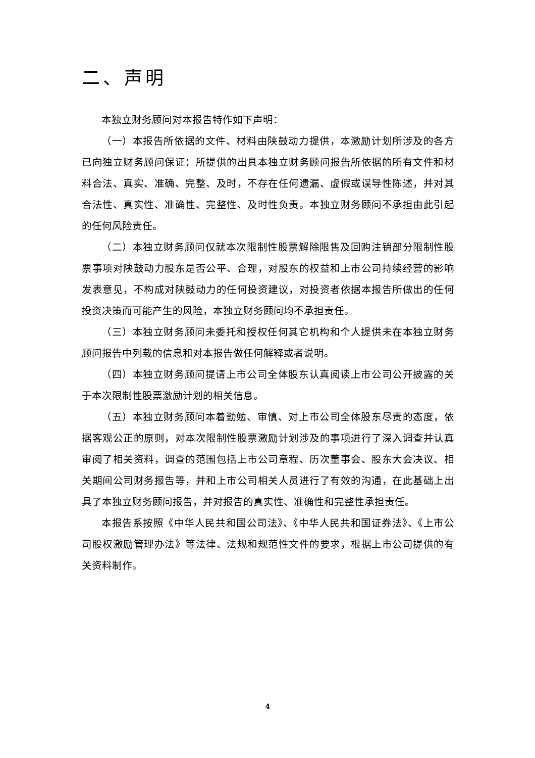二、声明
本独立财务顾问对本报告特作如下声明：
（一）本报告所依据的文件、材料由陕鼓动力提供，本激励计划所涉及的各方已向独立财务顾问保证：所提供的出具本独立财务顾问报告所依据的所有文件和材料合法、真实、准确、完整、及时，不存在任何遗漏、虚假或误导性陈述，并对其合法性、真实性、准确性、完整性、及时性负责。本独立财务顾问不承担由此引起的任何风险责任。
（二）本独立财务顾问仅就本次限制性股票解除限售及回购注销部分限制性股票事项对陕鼓动力股东是否公平、合理，对股东的权益和上市公司持续经营的影响发表意见，不构成对陕鼓动力的任何投资建议，对投资者依据本报告所做出的任何投资决策而可能产生的风险，本独立财务顾问均不承担责任。
（三）本独立财务顾问未委托和授权任何其它机构和个人提供未在本独立财务顾问报告中列载的信息和对本报告做任何解释或者说明。
（四）本独立财务顾问提请上市公司全体股东认真阅读上市公司公开披露的关于本次限制性股票激励计划的相关信息。
（五）本独立财务顾问本着勤勉、审慎、对上市公司全体股东尽责的态度，依据客观公正的原则，对本次限制性股票激励计划涉及的事项进行了深入调查并认真审阅了相关资料，调查的范围包括上市公司章程、历次董事会、股东大会决议、相关期间公司财务报告等，并和上市公司相关人员进行了有效的沟通，在此基础上出具了本独立财务顾问报告，并对报告的真实性、准确性和完整性承担责任。
本报告系按照《中华人民共和国公司法》、《中华人民共和国证券法》、《上市公司股权激励管理办法》等法律、法规和规范性文件的要求，根据上市公司提供的有关资料制作。
4